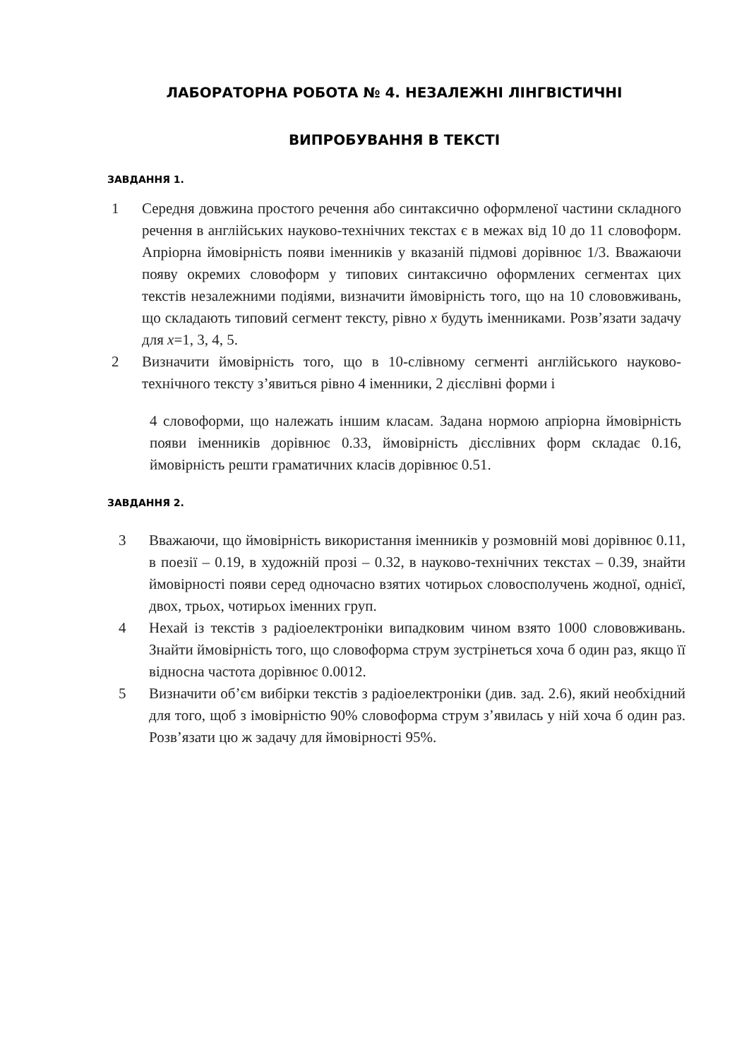ЛАБОРАТОРНА РОБОТА № 4. НЕЗАЛЕЖНІ ЛІНГВІСТИЧНІ ВИПРОБУВАННЯ В ТЕКСТІ
ЗАВДАННЯ 1.
1 Середня довжина простого речення або синтаксично оформленої частини складного речення в англійських науково-технічних текстах є в межах від 10 до 11 словоформ. Апріорна ймовірність появи іменників у вказаній підмові дорівнює 1/3. Вважаючи появу окремих словоформ у типових синтаксично оформлених сегментах цих текстів незалежними подіями, визначити ймовірність того, що на 10 слововживань, що складають типовий сегмент тексту, рівно x будуть іменниками. Розв’язати задачу для x=1, 3, 4, 5.
2 Визначити ймовірність того, що в 10-слівному сегменті англійського науково-технічного тексту з’явиться рівно 4 іменники, 2 дієслівні форми і
4 словоформи, що належать іншим класам. Задана нормою апріорна ймовірність появи іменників дорівнює 0.33, ймовірність дієслівних форм складає 0.16, ймовірність решти граматичних класів дорівнює 0.51.
ЗАВДАННЯ 2.
3 Вважаючи, що ймовірність використання іменників у розмовній мові дорівнює 0.11, в поезії – 0.19, в художній прозі – 0.32, в науково-технічних текстах – 0.39, знайти ймовірності появи серед одночасно взятих чотирьох словосполучень жодної, однієї, двох, трьох, чотирьох іменних груп.
4 Нехай із текстів з радіоелектроніки випадковим чином взято 1000 слововживань. Знайти ймовірність того, що словоформа струм зустрінеться хоча б один раз, якщо її відносна частота дорівнює 0.0012.
5 Визначити об’єм вибірки текстів з радіоелектроніки (див. зад. 2.6), який необхідний для того, щоб з імовірністю 90% словоформа струм з’явилась у ній хоча б один раз. Розв’язати цю ж задачу для ймовірності 95%.